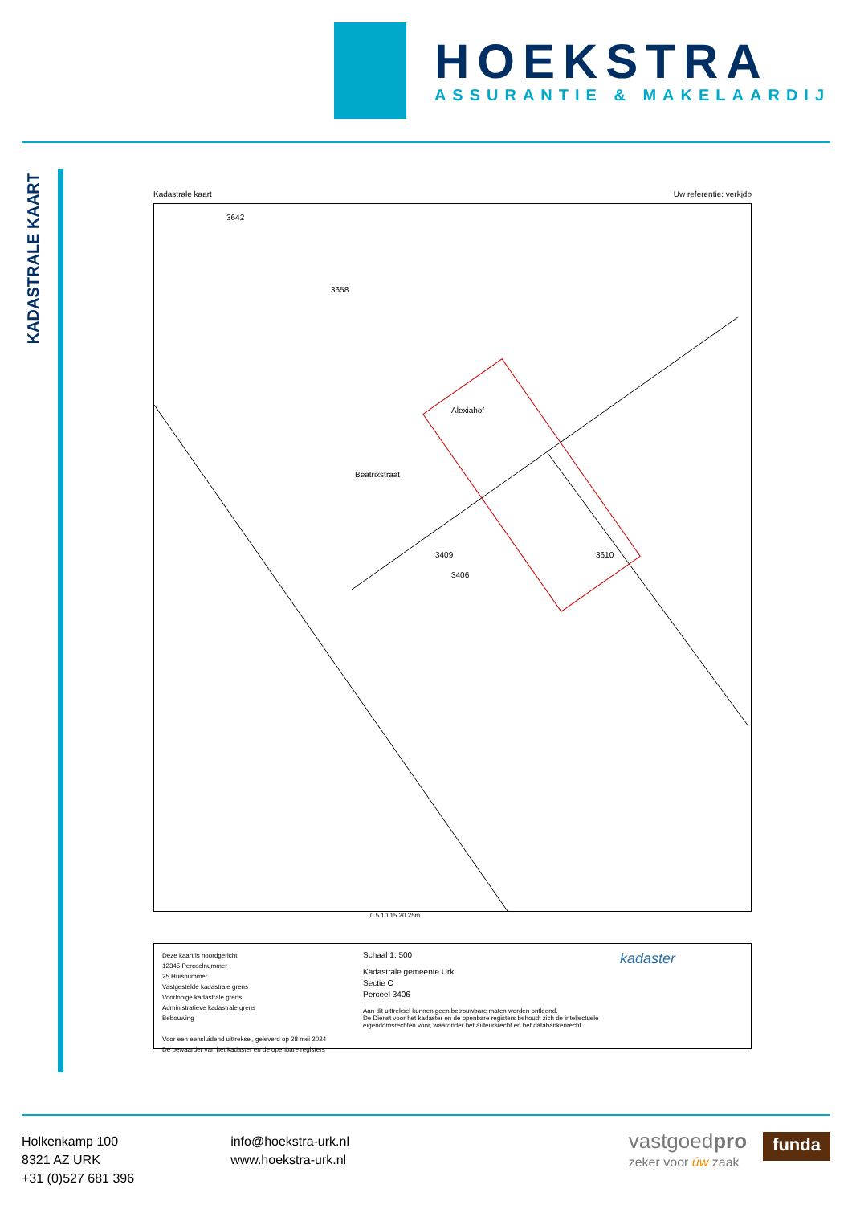HOEKSTRA
ASSURANTIE & MAKELAARDIJ
KADASTRALE KAART
Kadastrale kaart Uw referentie: verkjdb
3642
3658
3610
3409
3406
Beatrixstraat
Alexiahof
0 5 10 15 20 25m
Deze kaart is noordgericht
12345 Perceelnummer
25 Huisnummer
Vastgestelde kadastrale grens
Voorlopige kadastrale grens
Administratieve kadastrale grens
Bebouwing
Voor een eensluidend uittreksel, geleverd op 28 mei 2024
De bewaarder van het kadaster en de openbare registers
Schaal 1: 500
Kadastrale gemeente Urk
Sectie C
Perceel 3406
Aan dit uittreksel kunnen geen betrouwbare maten worden ontleend.
De Dienst voor het kadaster en de openbare registers behoudt zich de intellectuele eigendomsrechten voor, waaronder het auteursrecht en het databankenrecht.
kadaster
Holkenkamp 100
8321 AZ URK
+31 (0)527 681 396
info@hoekstra-urk.nl
www.hoekstra-urk.nl
vastgoedpro
zeker voor úw zaak
funda